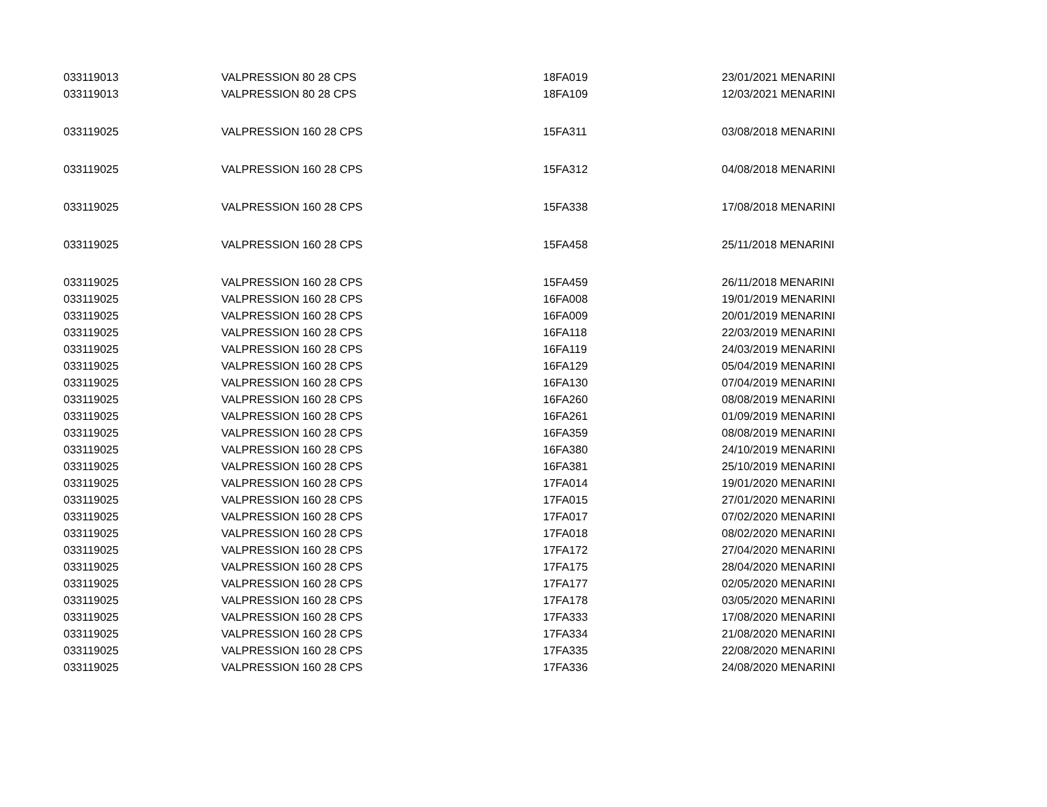| 033119013 | VALPRESSION 80 28 CPS | 18FA019 | 23/01/2021 MENARINI |
| 033119013 | VALPRESSION 80 28 CPS | 18FA109 | 12/03/2021 MENARINI |
| 033119025 | VALPRESSION 160 28 CPS | 15FA311 | 03/08/2018 MENARINI |
| 033119025 | VALPRESSION 160 28 CPS | 15FA312 | 04/08/2018 MENARINI |
| 033119025 | VALPRESSION 160 28 CPS | 15FA338 | 17/08/2018 MENARINI |
| 033119025 | VALPRESSION 160 28 CPS | 15FA458 | 25/11/2018 MENARINI |
| 033119025 | VALPRESSION 160 28 CPS | 15FA459 | 26/11/2018 MENARINI |
| 033119025 | VALPRESSION 160 28 CPS | 16FA008 | 19/01/2019 MENARINI |
| 033119025 | VALPRESSION 160 28 CPS | 16FA009 | 20/01/2019 MENARINI |
| 033119025 | VALPRESSION 160 28 CPS | 16FA118 | 22/03/2019 MENARINI |
| 033119025 | VALPRESSION 160 28 CPS | 16FA119 | 24/03/2019 MENARINI |
| 033119025 | VALPRESSION 160 28 CPS | 16FA129 | 05/04/2019 MENARINI |
| 033119025 | VALPRESSION 160 28 CPS | 16FA130 | 07/04/2019 MENARINI |
| 033119025 | VALPRESSION 160 28 CPS | 16FA260 | 08/08/2019 MENARINI |
| 033119025 | VALPRESSION 160 28 CPS | 16FA261 | 01/09/2019 MENARINI |
| 033119025 | VALPRESSION 160 28 CPS | 16FA359 | 08/08/2019 MENARINI |
| 033119025 | VALPRESSION 160 28 CPS | 16FA380 | 24/10/2019 MENARINI |
| 033119025 | VALPRESSION 160 28 CPS | 16FA381 | 25/10/2019 MENARINI |
| 033119025 | VALPRESSION 160 28 CPS | 17FA014 | 19/01/2020 MENARINI |
| 033119025 | VALPRESSION 160 28 CPS | 17FA015 | 27/01/2020 MENARINI |
| 033119025 | VALPRESSION 160 28 CPS | 17FA017 | 07/02/2020 MENARINI |
| 033119025 | VALPRESSION 160 28 CPS | 17FA018 | 08/02/2020 MENARINI |
| 033119025 | VALPRESSION 160 28 CPS | 17FA172 | 27/04/2020 MENARINI |
| 033119025 | VALPRESSION 160 28 CPS | 17FA175 | 28/04/2020 MENARINI |
| 033119025 | VALPRESSION 160 28 CPS | 17FA177 | 02/05/2020 MENARINI |
| 033119025 | VALPRESSION 160 28 CPS | 17FA178 | 03/05/2020 MENARINI |
| 033119025 | VALPRESSION 160 28 CPS | 17FA333 | 17/08/2020 MENARINI |
| 033119025 | VALPRESSION 160 28 CPS | 17FA334 | 21/08/2020 MENARINI |
| 033119025 | VALPRESSION 160 28 CPS | 17FA335 | 22/08/2020 MENARINI |
| 033119025 | VALPRESSION 160 28 CPS | 17FA336 | 24/08/2020 MENARINI |